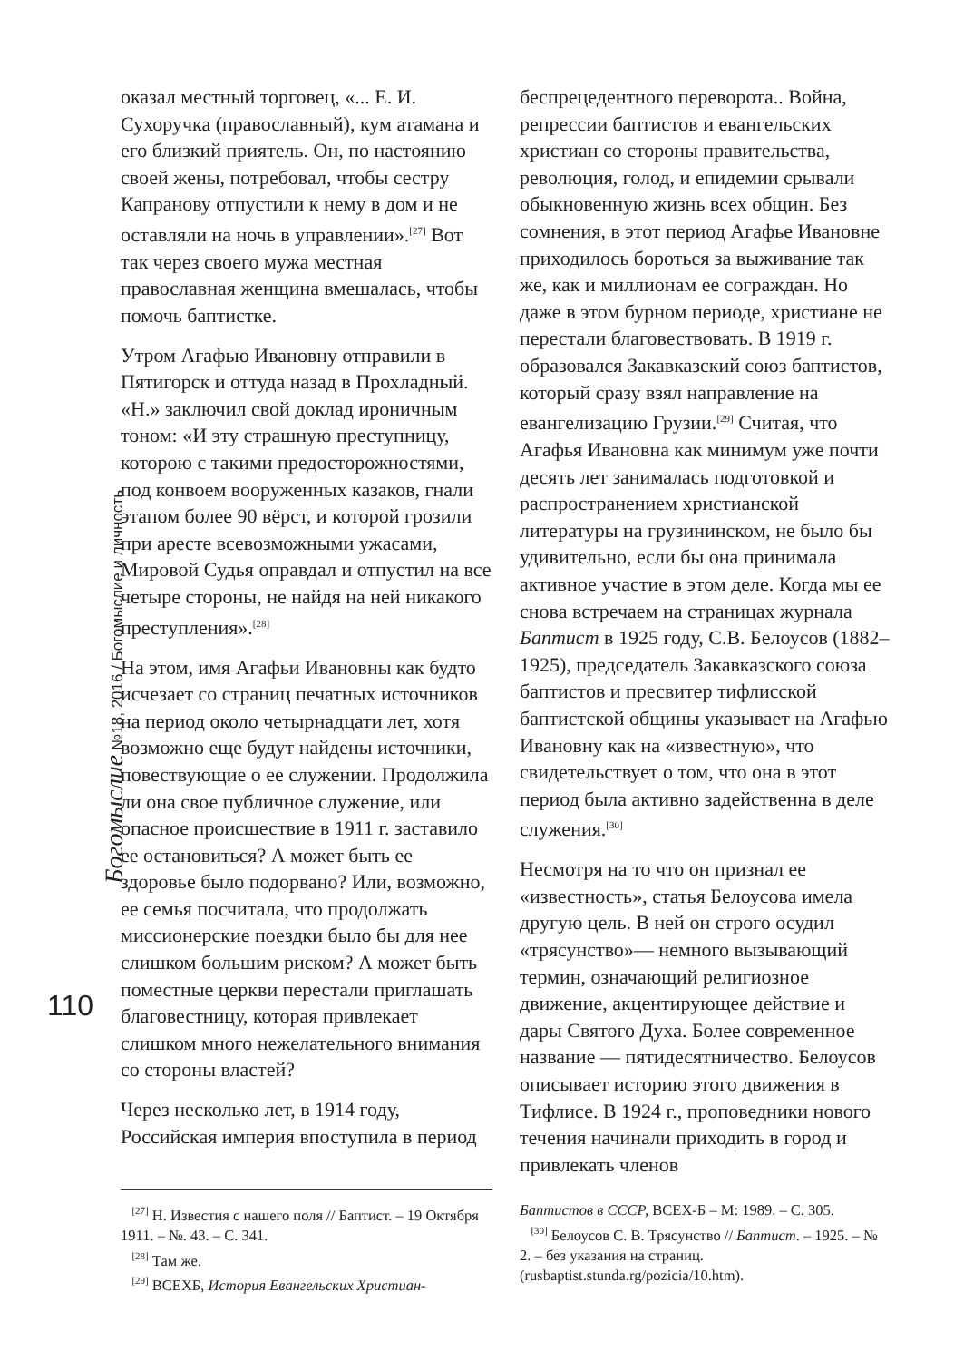Богомыслие №18, 2016 / Богомыслие и личность
110
оказал местный торговец, «... Е. И. Сухоручка (православный), кум атамана и его близкий приятель. Он, по настоянию своей жены, потребовал, чтобы сестру Капранову отпустили к нему в дом и не оставляли на ночь в управлении».<sup>[27]</sup> Вот так через своего мужа местная православная женщина вмешалась, чтобы помочь баптистке.
Утром Агафью Ивановну отправили в Пятигорск и оттуда назад в Прохладный. «Н.» заключил свой доклад ироничным тоном: «И эту страшную преступницу, которою с такими предосторожностями, под конвоем вооруженных казаков, гнали этапом более 90 вёрст, и которой грозили при аресте всевозможными ужасами, Мировой Судья оправдал и отпустил на все четыре стороны, не найдя на ней никакого преступления».<sup>[28]</sup>
На этом, имя Агафьи Ивановны как будто исчезает со страниц печатных источников на период около четырнадцати лет, хотя возможно еще будут найдены источники, повествующие о ее служении. Продолжила ли она свое публичное служение, или опасное происшествие в 1911 г. заставило ее остановиться? А может быть ее здоровье было подорвано? Или, возможно, ее семья посчитала, что продолжать миссионерские поездки было бы для нее слишком большим риском? А может быть поместные церкви перестали приглашать благовестницу, которая привлекает слишком много нежелательного внимания со стороны властей?
Через несколько лет, в 1914 году, Российская империя впоступила в период
беспрецедентного переворота.. Война, репрессии баптистов и евангельских христиан со стороны правительства, революция, голод, и епидемии срывали обыкновенную жизнь всех общин. Без сомнения, в этот период Агафье Ивановне приходилось бороться за выживание так же, как и миллионам ее сограждан. Но даже в этом бурном периоде, христиане не перестали благовествовать. В 1919 г. образовался Закавказский союз баптистов, который сразу взял направление на евангелизацию Грузии.<sup>[29]</sup> Считая, что Агафья Ивановна как минимум уже почти десять лет занималась подготовкой и распространением христианской литературы на грузининском, не было бы удивительно, если бы она принимала активное участие в этом деле. Когда мы ее снова встречаем на страницах журнала Баптист в 1925 году, С.В. Белоусов (1882–1925), председатель Закавказского союза баптистов и пресвитер тифлисской баптистской общины указывает на Агафью Ивановну как на «известную», что свидетельствует о том, что она в этот период была активно задейственна в деле служения.<sup>[30]</sup>
Несмотря на то что он признал ее «известность», статья Белоусова имела другую цель. В ней он строго осудил «трясунство»— немного вызывающий термин, означающий религиозное движение, акцентирующее действие и дары Святого Духа. Более современное название — пятидесятничество. Белоусов описывает историю этого движения в Тифлисе. В 1924 г., проповедники нового течения начинали приходить в город и привлекать членов
<sup>[27]</sup> Н. Известия с нашего поля // Баптист. – 19 Октября 1911. – №. 43. – С. 341.
<sup>[28]</sup> Там же.
<sup>[29]</sup> ВСЕХБ, История Евангельских Христиан-
Баптистов в СССР, ВСЕХ-Б – М: 1989. – С. 305.
<sup>[30]</sup> Белоусов С. В. Трясунство // Баптист. – 1925. – № 2. – без указания на страниц. (rusbaptist.stunda.rg/pozicia/10.htm).